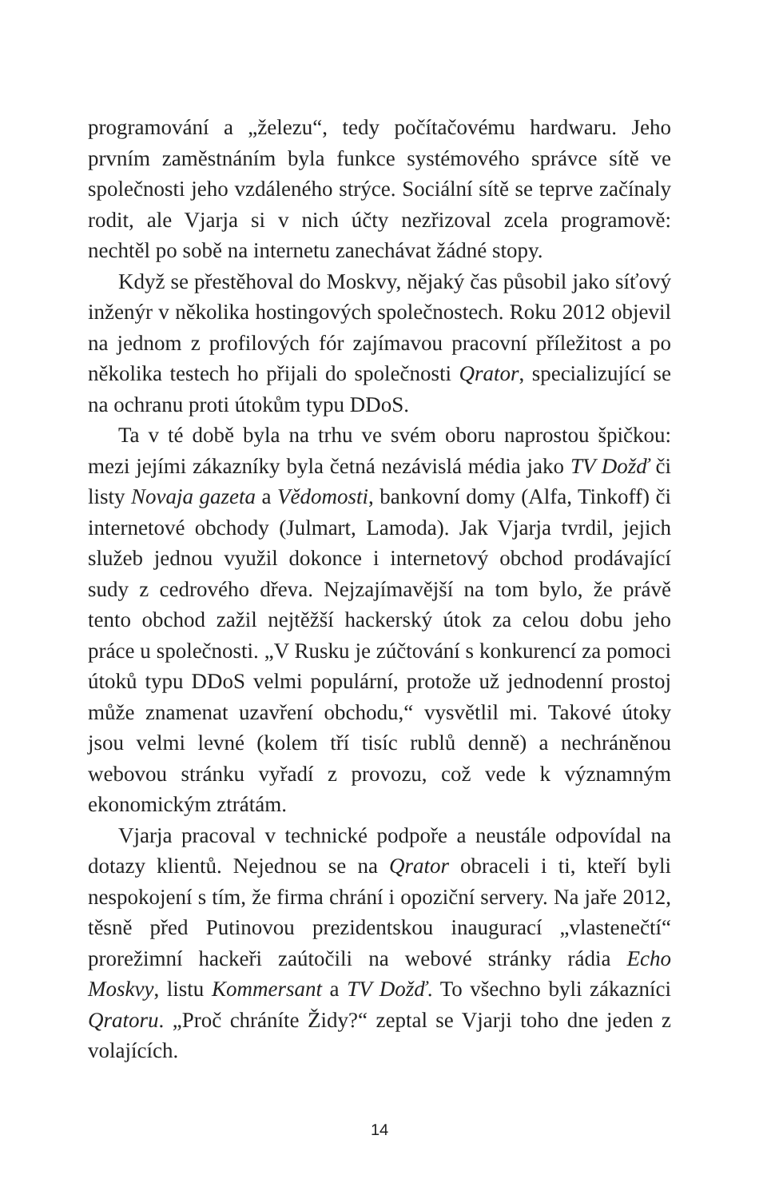programování a „železu“, tedy počítačovému hardwaru. Jeho prvním zaměstnáním byla funkce systémového správce sítě ve společnosti jeho vzdáleného strýce. Sociální sítě se teprve začínaly rodit, ale Vjarja si v nich účty nezřizoval zcela programově: nechtěl po sobě na internetu zanechávat žádné stopy.
Když se přestěhoval do Moskvy, nějaký čas působil jako síťový inženýr v několika hostingových společnostech. Roku 2012 objevil na jednom z profilových fór zajímavou pracovní příležitost a po několika testech ho přijali do společnosti Qrator, specializující se na ochranu proti útokům typu DDoS.
Ta v té době byla na trhu ve svém oboru naprostou špičkou: mezi jejími zákazníky byla četná nezávislá média jako TV Dožď či listy Novaja gazeta a Vědomosti, bankovní domy (Alfa, Tinkoff) či internetové obchody (Julmart, Lamoda). Jak Vjarja tvrdil, jejich služeb jednou využil dokonce i internetový obchod prodávající sudy z cedrového dřeva. Nejzajímavější na tom bylo, že právě tento obchod zažil nejtěžší hackerský útok za celou dobu jeho práce u společnosti. „V Rusku je zúčtování s konkurencí za pomoci útoků typu DDoS velmi populární, protože už jednodenní prostoj může znamenat uzavření obchodu,“ vysvětlil mi. Takové útoky jsou velmi levné (kolem tří tisíc rublů denně) a nechráněnou webovou stránku vyřadí z provozu, což vede k významným ekonomickým ztrátám.
Vjarja pracoval v technické podpoře a neustále odpovídal na dotazy klientů. Nejednou se na Qrator obraceli i ti, kteří byli nespokojení s tím, že firma chrání i opoziční servery. Na jaře 2012, těsně před Putinovou prezidentskou inaugurací „vlastenečtí“ prorežimní hackeři zaútočili na webové stránky rádia Echo Moskvy, listu Kommersant a TV Dožď. To všechno byli zákazníci Qratoru. „Proč chráníte Židy?“ zeptal se Vjarji toho dne jeden z volajících.
14